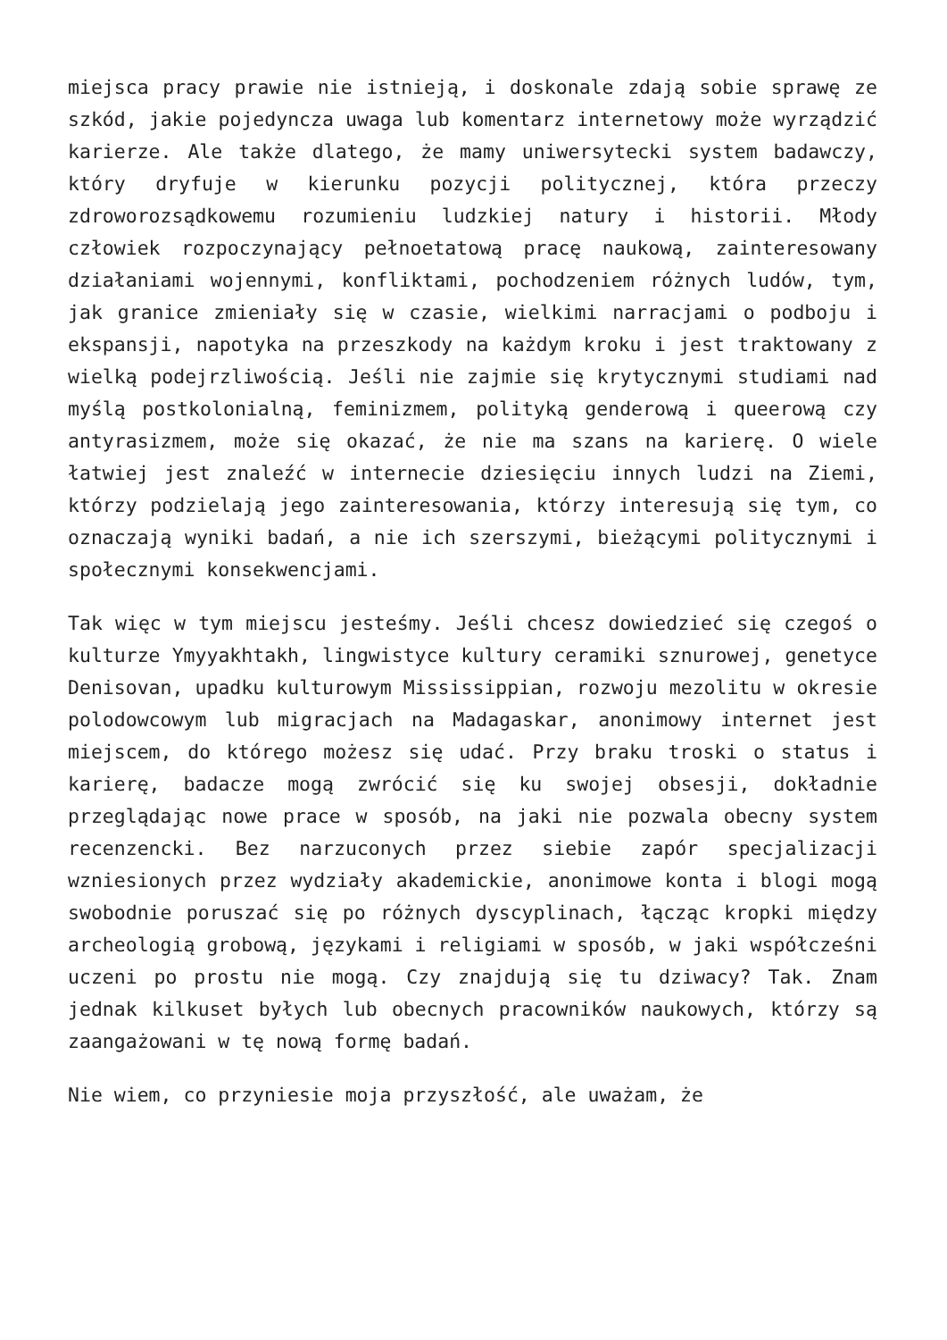miejsca pracy prawie nie istnieją, i doskonale zdają sobie sprawę ze szkód, jakie pojedyncza uwaga lub komentarz internetowy może wyrządzić karierze. Ale także dlatego, że mamy uniwersytecki system badawczy, który dryfuje w kierunku pozycji politycznej, która przeczy zdroworozsądkowemu rozumieniu ludzkiej natury i historii. Młody człowiek rozpoczynający pełnoetatową pracę naukową, zainteresowany działaniami wojennymi, konfliktami, pochodzeniem różnych ludów, tym, jak granice zmieniały się w czasie, wielkimi narracjami o podboju i ekspansji, napotyka na przeszkody na każdym kroku i jest traktowany z wielką podejrzliwością. Jeśli nie zajmie się krytycznymi studiami nad myślą postkolonialną, feminizmem, polityką genderową i queerową czy antyrasizmem, może się okazać, że nie ma szans na karierę. O wiele łatwiej jest znaleźć w internecie dziesięciu innych ludzi na Ziemi, którzy podzielają jego zainteresowania, którzy interesują się tym, co oznaczają wyniki badań, a nie ich szerszymi, bieżącymi politycznymi i społecznymi konsekwencjami.
Tak więc w tym miejscu jesteśmy. Jeśli chcesz dowiedzieć się czegoś o kulturze Ymyyakhtakh, lingwistyce kultury ceramiki sznurowej, genetyce Denisovan, upadku kulturowym Mississippian, rozwoju mezolitu w okresie polodowcowym lub migracjach na Madagaskar, anonimowy internet jest miejscem, do którego możesz się udać. Przy braku troski o status i karierę, badacze mogą zwrócić się ku swojej obsesji, dokładnie przeglądając nowe prace w sposób, na jaki nie pozwala obecny system recenzencki. Bez narzuconych przez siebie zapór specjalizacji wzniesionych przez wydziały akademickie, anonimowe konta i blogi mogą swobodnie poruszać się po różnych dyscyplinach, łącząc kropki między archeologią grobową, językami i religiami w sposób, w jaki współcześni uczeni po prostu nie mogą. Czy znajdują się tu dziwacy? Tak. Znam jednak kilkuset byłych lub obecnych pracowników naukowych, którzy są zaangażowani w tę nową formę badań.
Nie wiem, co przyniesie moja przyszłość, ale uważam, że